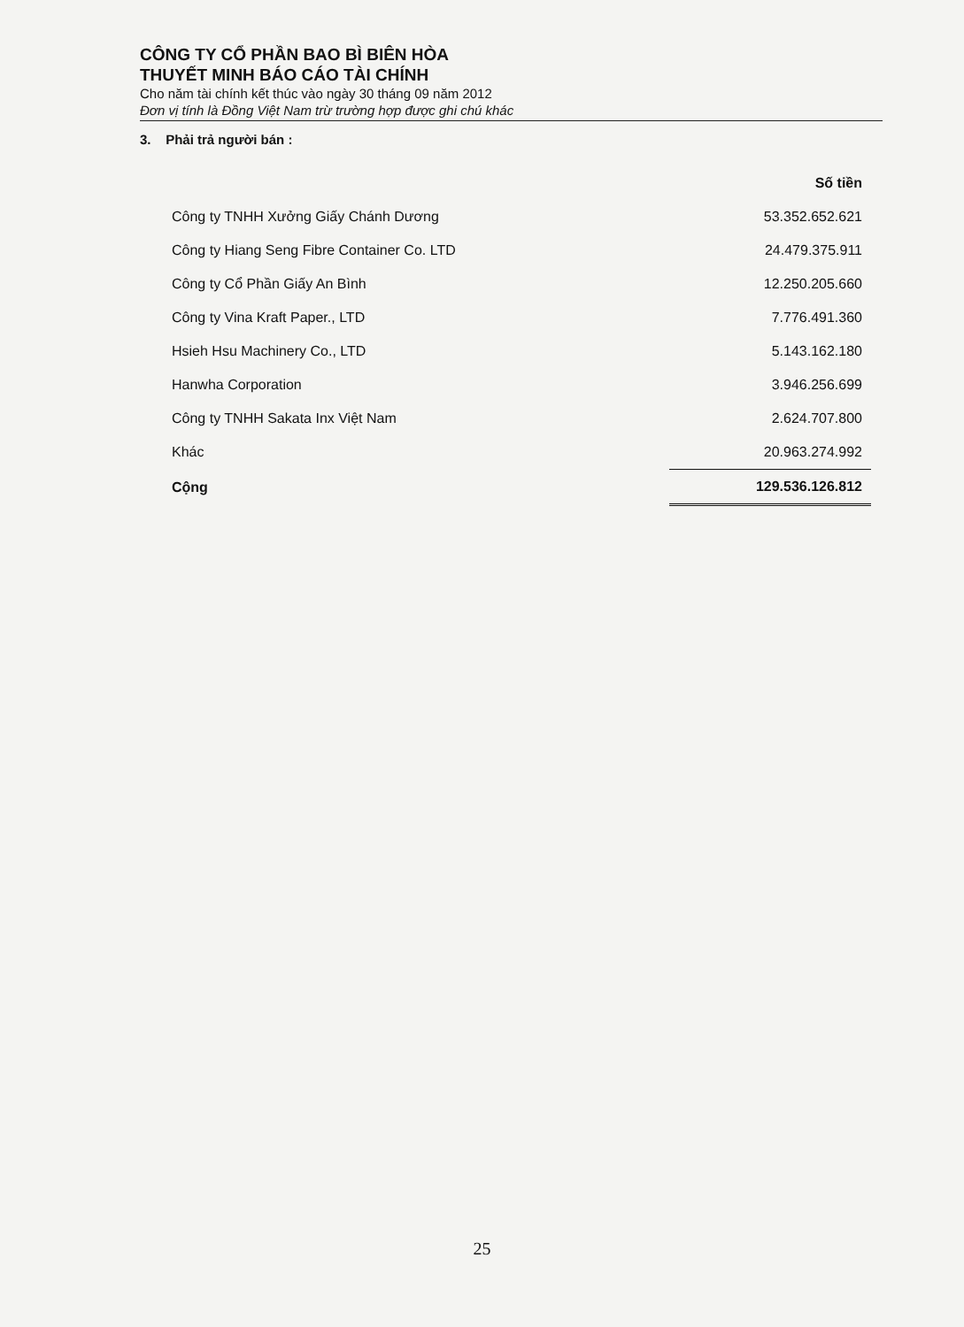CÔNG TY CỔ PHẦN BAO BÌ BIÊN HÒA
THUYẾT MINH BÁO CÁO TÀI CHÍNH
Cho năm tài chính kết thúc vào ngày 30 tháng 09 năm 2012
Đơn vị tính là Đồng Việt Nam trừ trường hợp được ghi chú khác
3. Phải trả người bán :
| | Số tiền |
| --- | --- |
| Công ty TNHH Xưởng Giấy Chánh Dương | 53.352.652.621 |
| Công ty Hiang Seng Fibre Container Co. LTD | 24.479.375.911 |
| Công ty Cổ Phần Giấy An Bình | 12.250.205.660 |
| Công ty Vina Kraft Paper., LTD | 7.776.491.360 |
| Hsieh Hsu Machinery Co., LTD | 5.143.162.180 |
| Hanwha Corporation | 3.946.256.699 |
| Công ty TNHH Sakata Inx Việt Nam | 2.624.707.800 |
| Khác | 20.963.274.992 |
| Cộng | 129.536.126.812 |
25